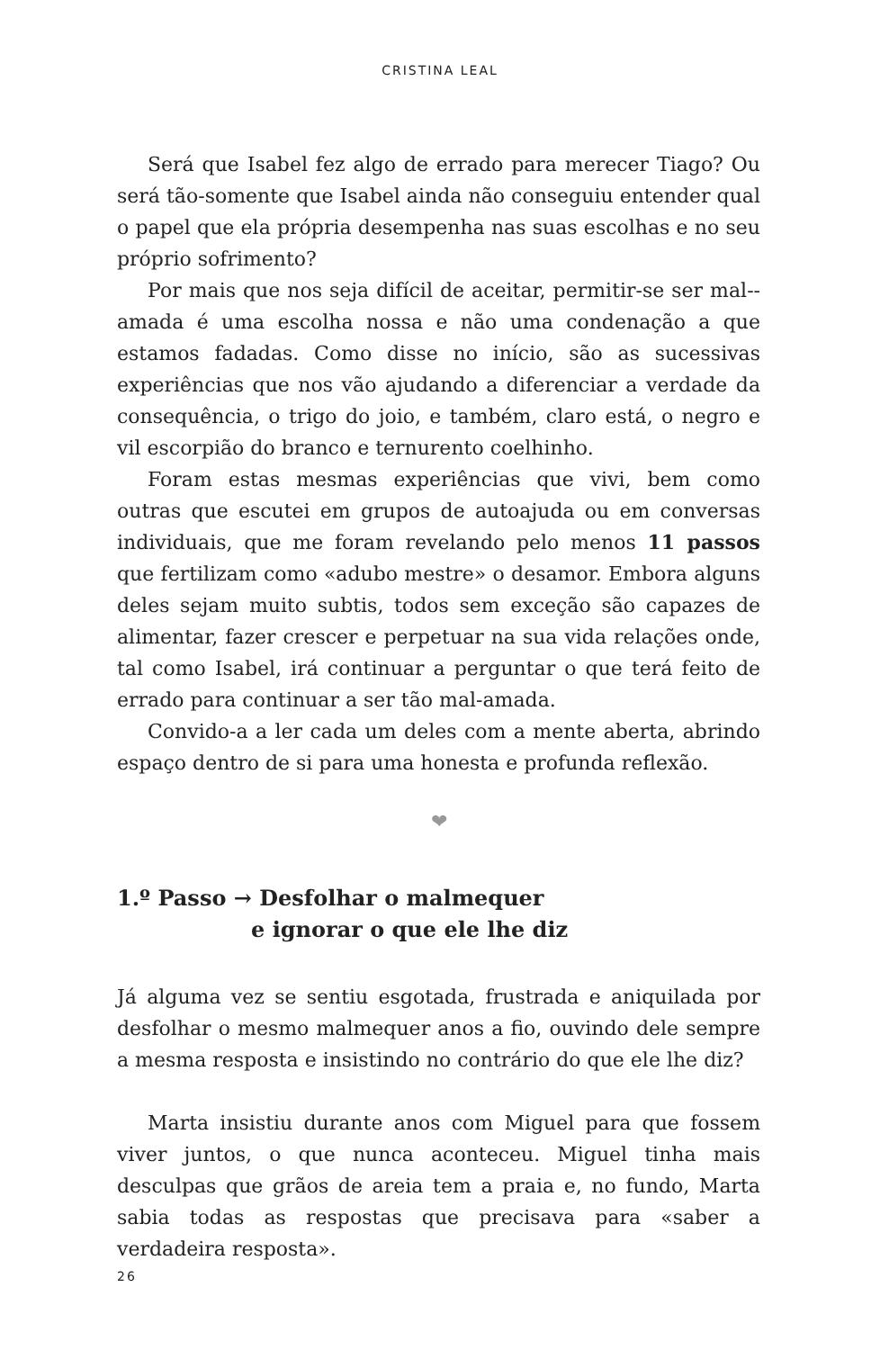CRISTINA LEAL
Será que Isabel fez algo de errado para merecer Tiago? Ou será tão-somente que Isabel ainda não conseguiu entender qual o papel que ela própria desempenha nas suas escolhas e no seu próprio sofrimento?
Por mais que nos seja difícil de aceitar, permitir-se ser mal--amada é uma escolha nossa e não uma condenação a que estamos fadadas. Como disse no início, são as sucessivas experiências que nos vão ajudando a diferenciar a verdade da consequência, o trigo do joio, e também, claro está, o negro e vil escorpião do branco e ternurento coelhinho.
Foram estas mesmas experiências que vivi, bem como outras que escutei em grupos de autoajuda ou em conversas individuais, que me foram revelando pelo menos 11 passos que fertilizam como «adubo mestre» o desamor. Embora alguns deles sejam muito subtis, todos sem exceção são capazes de alimentar, fazer crescer e perpetuar na sua vida relações onde, tal como Isabel, irá continuar a perguntar o que terá feito de errado para continuar a ser tão mal-amada.
Convido-a a ler cada um deles com a mente aberta, abrindo espaço dentro de si para uma honesta e profunda reflexão.
❤
1.º Passo → Desfolhar o malmequer
e ignorar o que ele lhe diz
Já alguma vez se sentiu esgotada, frustrada e aniquilada por desfolhar o mesmo malmequer anos a fio, ouvindo dele sempre a mesma resposta e insistindo no contrário do que ele lhe diz?
Marta insistiu durante anos com Miguel para que fossem viver juntos, o que nunca aconteceu. Miguel tinha mais desculpas que grãos de areia tem a praia e, no fundo, Marta sabia todas as respostas que precisava para «saber a verdadeira resposta».
26